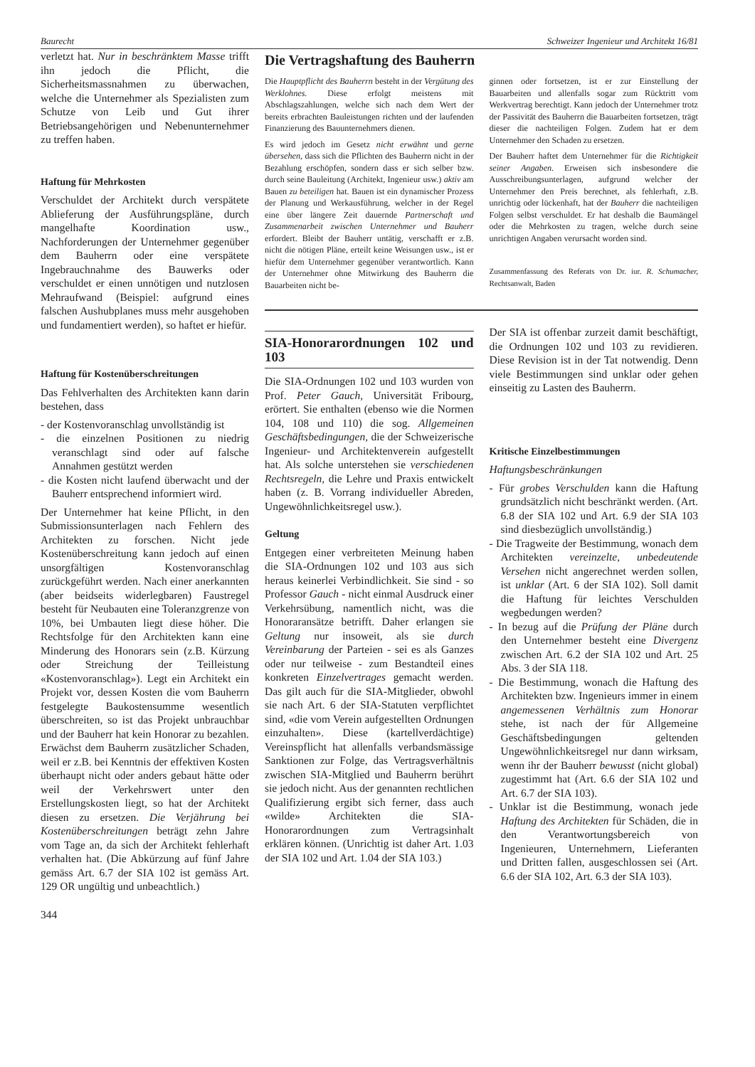Baurecht Schweizer Ingenieur und Architekt 16/81
verletzt hat. Nur in beschränktem Masse trifft ihn jedoch die Pflicht, die Sicherheitsmassnahmen zu überwachen, welche die Unternehmer als Spezialisten zum Schutze von Leib und Gut ihrer Betriebsangehörigen und Nebenunternehmer zu treffen haben.
Haftung für Mehrkosten
Verschuldet der Architekt durch verspätete Ablieferung der Ausführungspläne, durch mangelhafte Koordination usw., Nachforderungen der Unternehmer gegenüber dem Bauherrn oder eine verspätete Ingebrauchnahme des Bauwerks oder verschuldet er einen unnötigen und nutzlosen Mehraufwand (Beispiel: aufgrund eines falschen Aushubplanes muss mehr ausgehoben und fundamentiert werden), so haftet er hiefür.
Haftung für Kostenüberschreitungen
Das Fehlverhalten des Architekten kann darin bestehen, dass
- der Kostenvoranschlag unvollständig ist
- die einzelnen Positionen zu niedrig veranschlagt sind oder auf falsche Annahmen gestützt werden
- die Kosten nicht laufend überwacht und der Bauherr entsprechend informiert wird.
Der Unternehmer hat keine Pflicht, in den Submissionsunterlagen nach Fehlern des Architekten zu forschen. Nicht jede Kostenüberschreitung kann jedoch auf einen unsorgfältigen Kostenvoranschlag zurückgeführt werden. Nach einer anerkannten (aber beidseits widerlegbaren) Faustregel besteht für Neubauten eine Toleranzgrenze von 10%, bei Umbauten liegt diese höher. Die Rechtsfolge für den Architekten kann eine Minderung des Honorars sein (z.B. Kürzung oder Streichung der Teilleistung «Kostenvoranschlag»). Legt ein Architekt ein Projekt vor, dessen Kosten die vom Bauherrn festgelegte Baukostensumme wesentlich überschreiten, so ist das Projekt unbrauchbar und der Bauherr hat kein Honorar zu bezahlen. Erwächst dem Bauherrn zusätzlicher Schaden, weil er z.B. bei Kenntnis der effektiven Kosten überhaupt nicht oder anders gebaut hätte oder weil der Verkehrswert unter den Erstellungskosten liegt, so hat der Architekt diesen zu ersetzen. Die Verjährung bei Kostenüberschreitungen beträgt zehn Jahre vom Tage an, da sich der Architekt fehlerhaft verhalten hat. (Die Abkürzung auf fünf Jahre gemäss Art. 6.7 der SIA 102 ist gemäss Art. 129 OR ungültig und unbeachtlich.)
344
Die Vertragshaftung des Bauherrn
Die Hauptpflicht des Bauherrn besteht in der Vergütung des Werklohnes. Diese erfolgt meistens mit Abschlagszahlungen, welche sich nach dem Wert der bereits erbrachten Bauleistungen richten und der laufenden Finanzierung des Bauunternehmers dienen.
Es wird jedoch im Gesetz nicht erwähnt und gerne übersehen, dass sich die Pflichten des Bauherrn nicht in der Bezahlung erschöpfen, sondern dass er sich selber bzw. durch seine Bauleitung (Architekt, Ingenieur usw.) aktiv am Bauen zu beteiligen hat. Bauen ist ein dynamischer Prozess der Planung und Werkausführung, welcher in der Regel eine über längere Zeit dauernde Partnerschaft und Zusammenarbeit zwischen Unternehmer und Bauherr erfordert. Bleibt der Bauherr untätig, verschafft er z.B. nicht die nötigen Pläne, erteilt keine Weisungen usw., ist er hiefür dem Unternehmer gegenüber verantwortlich. Kann der Unternehmer ohne Mitwirkung des Bauherrn die Bauarbeiten nicht be-
ginnen oder fortsetzen, ist er zur Einstellung der Bauarbeiten und allenfalls sogar zum Rücktritt vom Werkvertrag berechtigt. Kann jedoch der Unternehmer trotz der Passivität des Bauherrn die Bauarbeiten fortsetzen, trägt dieser die nachteiligen Folgen. Zudem hat er dem Unternehmer den Schaden zu ersetzen.
Der Bauherr haftet dem Unternehmer für die Richtigkeit seiner Angaben. Erweisen sich insbesondere die Ausschreibungsunterlagen, aufgrund welcher der Unternehmer den Preis berechnet, als fehlerhaft, z.B. unrichtig oder lückenhaft, hat der Bauherr die nachteiligen Folgen selbst verschuldet. Er hat deshalb die Baumängel oder die Mehrkosten zu tragen, welche durch seine unrichtigen Angaben verursacht worden sind.
Zusammenfassung des Referats von Dr. iur. R. Schumacher, Rechtsanwalt, Baden
SIA-Honorarordnungen 102 und 103
Die SIA-Ordnungen 102 und 103 wurden von Prof. Peter Gauch, Universität Fribourg, erörtert. Sie enthalten (ebenso wie die Normen 104, 108 und 110) die sog. Allgemeinen Geschäftsbedingungen, die der Schweizerische Ingenieur- und Architektenverein aufgestellt hat. Als solche unterstehen sie verschiedenen Rechtsregeln, die Lehre und Praxis entwickelt haben (z. B. Vorrang individueller Abreden, Ungewöhnlichkeitsregel usw.).
Geltung
Entgegen einer verbreiteten Meinung haben die SIA-Ordnungen 102 und 103 aus sich heraus keinerlei Verbindlichkeit. Sie sind - so Professor Gauch - nicht einmal Ausdruck einer Verkehrsübung, namentlich nicht, was die Honoraransätze betrifft. Daher erlangen sie Geltung nur insoweit, als sie durch Vereinbarung der Parteien - sei es als Ganzes oder nur teilweise - zum Bestandteil eines konkreten Einzelvertrages gemacht werden. Das gilt auch für die SIA-Mitglieder, obwohl sie nach Art. 6 der SIA-Statuten verpflichtet sind, «die vom Verein aufgestellten Ordnungen einzuhalten». Diese (kartellverdächtige) Vereinspflicht hat allenfalls verbandsmässige Sanktionen zur Folge, das Vertragsverhältnis zwischen SIA-Mitglied und Bauherrn berührt sie jedoch nicht. Aus der genannten rechtlichen Qualifizierung ergibt sich ferner, dass auch «wilde» Architekten die SIA-Honorarordnungen zum Vertragsinhalt erklären können. (Unrichtig ist daher Art. 1.03 der SIA 102 und Art. 1.04 der SIA 103.)
Der SIA ist offenbar zurzeit damit beschäftigt, die Ordnungen 102 und 103 zu revidieren. Diese Revision ist in der Tat notwendig. Denn viele Bestimmungen sind unklar oder gehen einseitig zu Lasten des Bauherrn.
Kritische Einzelbestimmungen
Haftungsbeschränkungen
- Für grobes Verschulden kann die Haftung grundsätzlich nicht beschränkt werden. (Art. 6.8 der SIA 102 und Art. 6.9 der SIA 103 sind diesbezüglich unvollständig.)
- Die Tragweite der Bestimmung, wonach dem Architekten vereinzelte, unbedeutende Versehen nicht angerechnet werden sollen, ist unklar (Art. 6 der SIA 102). Soll damit die Haftung für leichtes Verschulden wegbedungen werden?
- In bezug auf die Prüfung der Pläne durch den Unternehmer besteht eine Divergenz zwischen Art. 6.2 der SIA 102 und Art. 25 Abs. 3 der SIA 118.
- Die Bestimmung, wonach die Haftung des Architekten bzw. Ingenieurs immer in einem angemessenen Verhältnis zum Honorar stehe, ist nach der für Allgemeine Geschäftsbedingungen geltenden Ungewöhnlichkeitsregel nur dann wirksam, wenn ihr der Bauherr bewusst (nicht global) zugestimmt hat (Art. 6.6 der SIA 102 und Art. 6.7 der SIA 103).
- Unklar ist die Bestimmung, wonach jede Haftung des Architekten für Schäden, die in den Verantwortungsbereich von Ingenieuren, Unternehmern, Lieferanten und Dritten fallen, ausgeschlossen sei (Art. 6.6 der SIA 102, Art. 6.3 der SIA 103).